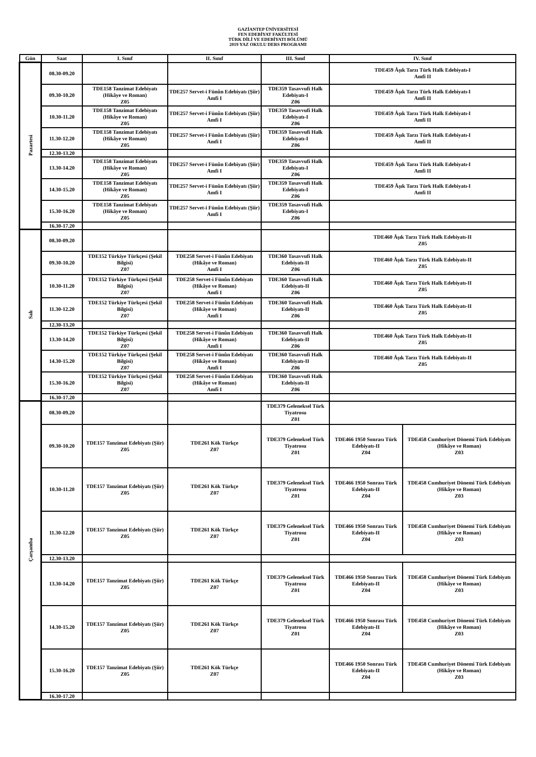GAZİANTEP ÜNİVERSİTESİ
FEN EDEBİYAT FAKÜLTESİ
TÜRK DİLİ VE EDEBİYATI BÖLÜMÜ
2019 YAZ OKULU DERS PROGRAMI
| Gün | Saat | I. Sınıf | II. Sınıf | III. Sınıf | IV. Sınıf | |
| --- | --- | --- | --- | --- | --- | --- |
| Pazartesi | 08.30-09.20 | | | | TDE459 Âşık Tarzı Türk Halk Edebiyatı-I Amfi II | |
| | 09.30-10.20 | TDE158 Tanzimat Edebiyatı (Hikâye ve Roman) Z05 | TDE257 Servet-i Fünûn Edebiyatı (Şiir) Amfi I | TDE359 Tasavvufi Halk Edebiyatı-I Z06 | TDE459 Âşık Tarzı Türk Halk Edebiyatı-I Amfi II | |
| | 10.30-11.20 | TDE158 Tanzimat Edebiyatı (Hikâye ve Roman) Z05 | TDE257 Servet-i Fünûn Edebiyatı (Şiir) Amfi I | TDE359 Tasavvufi Halk Edebiyatı-I Z06 | TDE459 Âşık Tarzı Türk Halk Edebiyatı-I Amfi II | |
| | 11.30-12.20 | TDE158 Tanzimat Edebiyatı (Hikâye ve Roman) Z05 | TDE257 Servet-i Fünûn Edebiyatı (Şiir) Amfi I | TDE359 Tasavvufi Halk Edebiyatı-I Z06 | TDE459 Âşık Tarzı Türk Halk Edebiyatı-I Amfi II | |
| | 12.30-13.20 | | | | | |
| | 13.30-14.20 | TDE158 Tanzimat Edebiyatı (Hikâye ve Roman) Z05 | TDE257 Servet-i Fünûn Edebiyatı (Şiir) Amfi I | TDE359 Tasavvufi Halk Edebiyatı-I Z06 | TDE459 Âşık Tarzı Türk Halk Edebiyatı-I Amfi II | |
| | 14.30-15.20 | TDE158 Tanzimat Edebiyatı (Hikâye ve Roman) Z05 | TDE257 Servet-i Fünûn Edebiyatı (Şiir) Amfi I | TDE359 Tasavvufi Halk Edebiyatı-I Z06 | TDE459 Âşık Tarzı Türk Halk Edebiyatı-I Amfi II | |
| | 15.30-16.20 | TDE158 Tanzimat Edebiyatı (Hikâye ve Roman) Z05 | TDE257 Servet-i Fünûn Edebiyatı (Şiir) Amfi I | TDE359 Tasavvufi Halk Edebiyatı-I Z06 | | |
| | 16.30-17.20 | | | | | |
| Salı | 08.30-09.20 | | | | TDE460 Âşık Tarzı Türk Halk Edebiyatı-II Z05 | |
| | 09.30-10.20 | TDE152 Türkiye Türkçesi (Şekil Bilgisi) Z07 | TDE258 Servet-i Fünûn Edebiyatı (Hikâye ve Roman) Amfi I | TDE360 Tasavvufi Halk Edebiyatı-II Z06 | TDE460 Âşık Tarzı Türk Halk Edebiyatı-II Z05 | |
| | 10.30-11.20 | TDE152 Türkiye Türkçesi (Şekil Bilgisi) Z07 | TDE258 Servet-i Fünûn Edebiyatı (Hikâye ve Roman) Amfi I | TDE360 Tasavvufi Halk Edebiyatı-II Z06 | TDE460 Âşık Tarzı Türk Halk Edebiyatı-II Z05 | |
| | 11.30-12.20 | TDE152 Türkiye Türkçesi (Şekil Bilgisi) Z07 | TDE258 Servet-i Fünûn Edebiyatı (Hikâye ve Roman) Amfi I | TDE360 Tasavvufi Halk Edebiyatı-II Z06 | TDE460 Âşık Tarzı Türk Halk Edebiyatı-II Z05 | |
| | 12.30-13.20 | | | | | |
| | 13.30-14.20 | TDE152 Türkiye Türkçesi (Şekil Bilgisi) Z07 | TDE258 Servet-i Fünûn Edebiyatı (Hikâye ve Roman) Amfi I | TDE360 Tasavvufi Halk Edebiyatı-II Z06 | TDE460 Âşık Tarzı Türk Halk Edebiyatı-II Z05 | |
| | 14.30-15.20 | TDE152 Türkiye Türkçesi (Şekil Bilgisi) Z07 | TDE258 Servet-i Fünûn Edebiyatı (Hikâye ve Roman) Amfi I | TDE360 Tasavvufi Halk Edebiyatı-II Z06 | TDE460 Âşık Tarzı Türk Halk Edebiyatı-II Z05 | |
| | 15.30-16.20 | TDE152 Türkiye Türkçesi (Şekil Bilgisi) Z07 | TDE258 Servet-i Fünûn Edebiyatı (Hikâye ve Roman) Amfi I | TDE360 Tasavvufi Halk Edebiyatı-II Z06 | | |
| | 16.30-17.20 | | | | | |
| Çarşamba | 08.30-09.20 | | | TDE379 Geleneksel Türk Tiyatrosu Z01 | | |
| | 09.30-10.20 | TDE157 Tanzimat Edebiyatı (Şiir) Z05 | TDE261 Kök Türkçe Z07 | TDE379 Geleneksel Türk Tiyatrosu Z01 | TDE466 1950 Sonrası Türk Edebiyatı-II Z04 | TDE458 Cumhuriyet Dönemi Türk Edebiyatı (Hikâye ve Roman) Z03 |
| | 10.30-11.20 | TDE157 Tanzimat Edebiyatı (Şiir) Z05 | TDE261 Kök Türkçe Z07 | TDE379 Geleneksel Türk Tiyatrosu Z01 | TDE466 1950 Sonrası Türk Edebiyatı-II Z04 | TDE458 Cumhuriyet Dönemi Türk Edebiyatı (Hikâye ve Roman) Z03 |
| | 11.30-12.20 | TDE157 Tanzimat Edebiyatı (Şiir) Z05 | TDE261 Kök Türkçe Z07 | TDE379 Geleneksel Türk Tiyatrosu Z01 | TDE466 1950 Sonrası Türk Edebiyatı-II Z04 | TDE458 Cumhuriyet Dönemi Türk Edebiyatı (Hikâye ve Roman) Z03 |
| | 12.30-13.20 | | | | | |
| | 13.30-14.20 | TDE157 Tanzimat Edebiyatı (Şiir) Z05 | TDE261 Kök Türkçe Z07 | TDE379 Geleneksel Türk Tiyatrosu Z01 | TDE466 1950 Sonrası Türk Edebiyatı-II Z04 | TDE458 Cumhuriyet Dönemi Türk Edebiyatı (Hikâye ve Roman) Z03 |
| | 14.30-15.20 | TDE157 Tanzimat Edebiyatı (Şiir) Z05 | TDE261 Kök Türkçe Z07 | TDE379 Geleneksel Türk Tiyatrosu Z01 | TDE466 1950 Sonrası Türk Edebiyatı-II Z04 | TDE458 Cumhuriyet Dönemi Türk Edebiyatı (Hikâye ve Roman) Z03 |
| | 15.30-16.20 | TDE157 Tanzimat Edebiyatı (Şiir) Z05 | TDE261 Kök Türkçe Z07 | | TDE466 1950 Sonrası Türk Edebiyatı-II Z04 | TDE458 Cumhuriyet Dönemi Türk Edebiyatı (Hikâye ve Roman) Z03 |
| | 16.30-17.20 | | | | | |